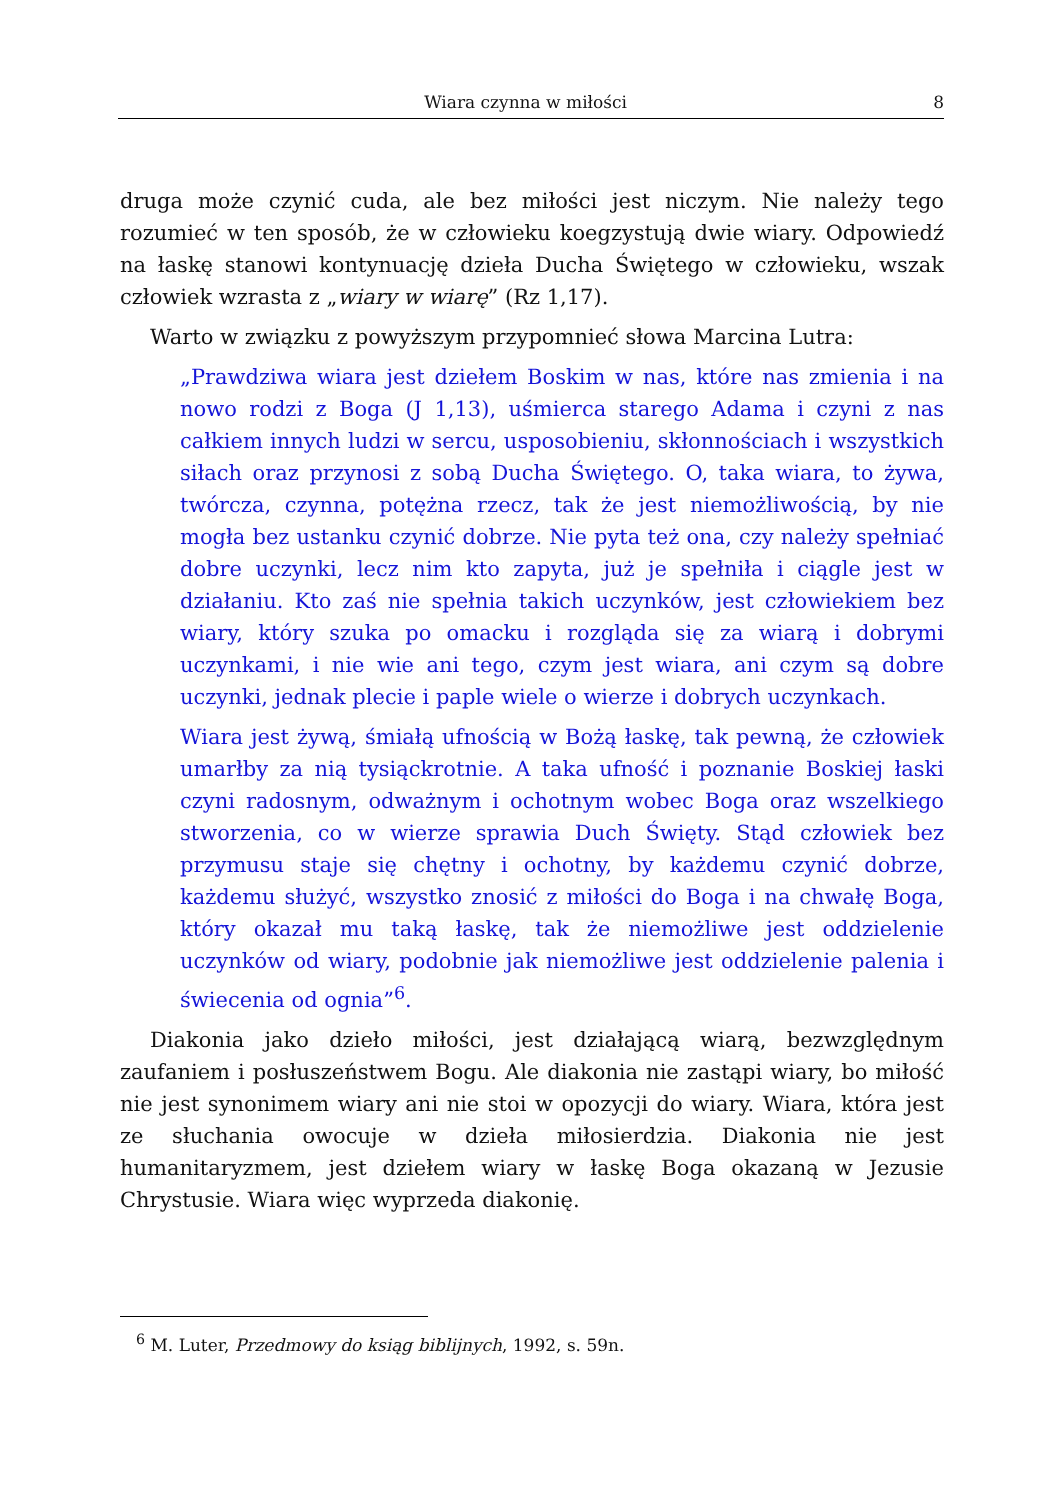Wiara czynna w miłości 8
druga może czynić cuda, ale bez miłości jest niczym. Nie należy tego rozumieć w ten sposób, że w człowieku koegzystują dwie wiary. Odpowiedź na łaskę stanowi kontynuację dzieła Ducha Świętego w człowieku, wszak człowiek wzrasta z „wiary w wiarę” (Rz 1,17).
Warto w związku z powyższym przypomnieć słowa Marcina Lutra:
„Prawdziwa wiara jest dziełem Boskim w nas, które nas zmienia i na nowo rodzi z Boga (J 1,13), uśmierca starego Adama i czyni z nas całkiem innych ludzi w sercu, usposobieniu, skłonnościach i wszystkich siłach oraz przynosi z sobą Ducha Świętego. O, taka wiara, to żywa, twórcza, czynna, potężna rzecz, tak że jest niemożliwością, by nie mogła bez ustanku czynić dobrze. Nie pyta też ona, czy należy spełniać dobre uczynki, lecz nim kto zapyta, już je spełniła i ciągle jest w działaniu. Kto zaś nie spełnia takich uczynków, jest człowiekiem bez wiary, który szuka po omacku i rozgląda się za wiarą i dobrymi uczynkami, i nie wie ani tego, czym jest wiara, ani czym są dobre uczynki, jednak plecie i paple wiele o wierze i dobrych uczynkach.
Wiara jest żywą, śmiałą ufnością w Bożą łaskę, tak pewną, że człowiek umarłby za nią tysiąckrotnie. A taka ufność i poznanie Boskiej łaski czyni radosnym, odważnym i ochotnym wobec Boga oraz wszelkiego stworzenia, co w wierze sprawia Duch Święty. Stąd człowiek bez przymusu staje się chętny i ochotny, by każdemu czynić dobrze, każdemu służyć, wszystko znosić z miłości do Boga i na chwałę Boga, który okazał mu taką łaskę, tak że niemożliwe jest oddzielenie uczynków od wiary, podobnie jak niemożliwe jest oddzielenie palenia i świecenia od ognia”<sup>6</sup>.
Diakonia jako dzieło miłości, jest działającą wiarą, bezwzględnym zaufaniem i posłuszeństwem Bogu. Ale diakonia nie zastąpi wiary, bo miłość nie jest synonimem wiary ani nie stoi w opozycji do wiary. Wiara, która jest ze słuchania owocuje w dzieła miłosierdzia. Diakonia nie jest humanitaryzmem, jest dziełem wiary w łaskę Boga okazaną w Jezusie Chrystusie. Wiara więc wyprzeda diakonię.
<sup>6</sup> M. Luter, Przedmowy do ksiąg biblijnych, 1992, s. 59n.